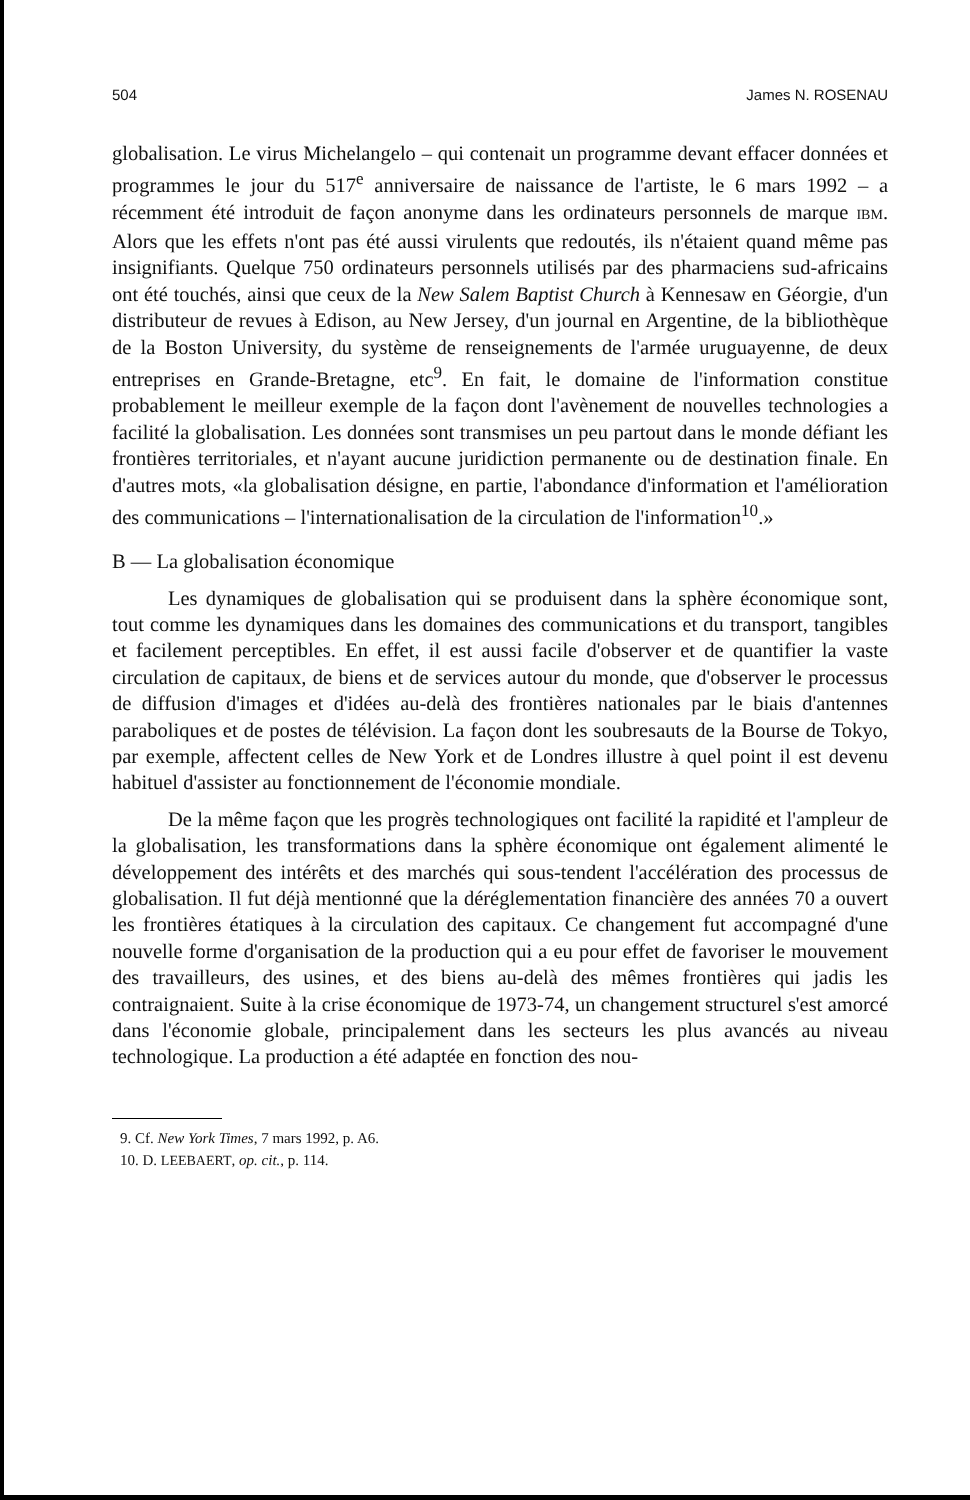504 James N. ROSENAU
globalisation. Le virus Michelangelo – qui contenait un programme devant effacer données et programmes le jour du 517<sup>e</sup> anniversaire de naissance de l'artiste, le 6 mars 1992 – a récemment été introduit de façon anonyme dans les ordinateurs personnels de marque IBM. Alors que les effets n'ont pas été aussi virulents que redoutés, ils n'étaient quand même pas insignifiants. Quelque 750 ordinateurs personnels utilisés par des pharmaciens sud-africains ont été touchés, ainsi que ceux de la New Salem Baptist Church à Kennesaw en Géorgie, d'un distributeur de revues à Edison, au New Jersey, d'un journal en Argentine, de la bibliothèque de la Boston University, du système de renseignements de l'armée uruguayenne, de deux entreprises en Grande-Bretagne, etc<sup>9</sup>. En fait, le domaine de l'information constitue probablement le meilleur exemple de la façon dont l'avènement de nouvelles technologies a facilité la globalisation. Les données sont transmises un peu partout dans le monde défiant les frontières territoriales, et n'ayant aucune juridiction permanente ou de destination finale. En d'autres mots, «la globalisation désigne, en partie, l'abondance d'information et l'amélioration des communications – l'internationalisation de la circulation de l'information<sup>10</sup>.»
B — La globalisation économique
Les dynamiques de globalisation qui se produisent dans la sphère économique sont, tout comme les dynamiques dans les domaines des communications et du transport, tangibles et facilement perceptibles. En effet, il est aussi facile d'observer et de quantifier la vaste circulation de capitaux, de biens et de services autour du monde, que d'observer le processus de diffusion d'images et d'idées au-delà des frontières nationales par le biais d'antennes paraboliques et de postes de télévision. La façon dont les soubresauts de la Bourse de Tokyo, par exemple, affectent celles de New York et de Londres illustre à quel point il est devenu habituel d'assister au fonctionnement de l'économie mondiale.
De la même façon que les progrès technologiques ont facilité la rapidité et l'ampleur de la globalisation, les transformations dans la sphère économique ont également alimenté le développement des intérêts et des marchés qui sous-tendent l'accélération des processus de globalisation. Il fut déjà mentionné que la déréglementation financière des années 70 a ouvert les frontières étatiques à la circulation des capitaux. Ce changement fut accompagné d'une nouvelle forme d'organisation de la production qui a eu pour effet de favoriser le mouvement des travailleurs, des usines, et des biens au-delà des mêmes frontières qui jadis les contraignaient. Suite à la crise économique de 1973-74, un changement structurel s'est amorcé dans l'économie globale, principalement dans les secteurs les plus avancés au niveau technologique. La production a été adaptée en fonction des nou-
9. Cf. New York Times, 7 mars 1992, p. A6.
10. D. LEEBAERT, op. cit., p. 114.